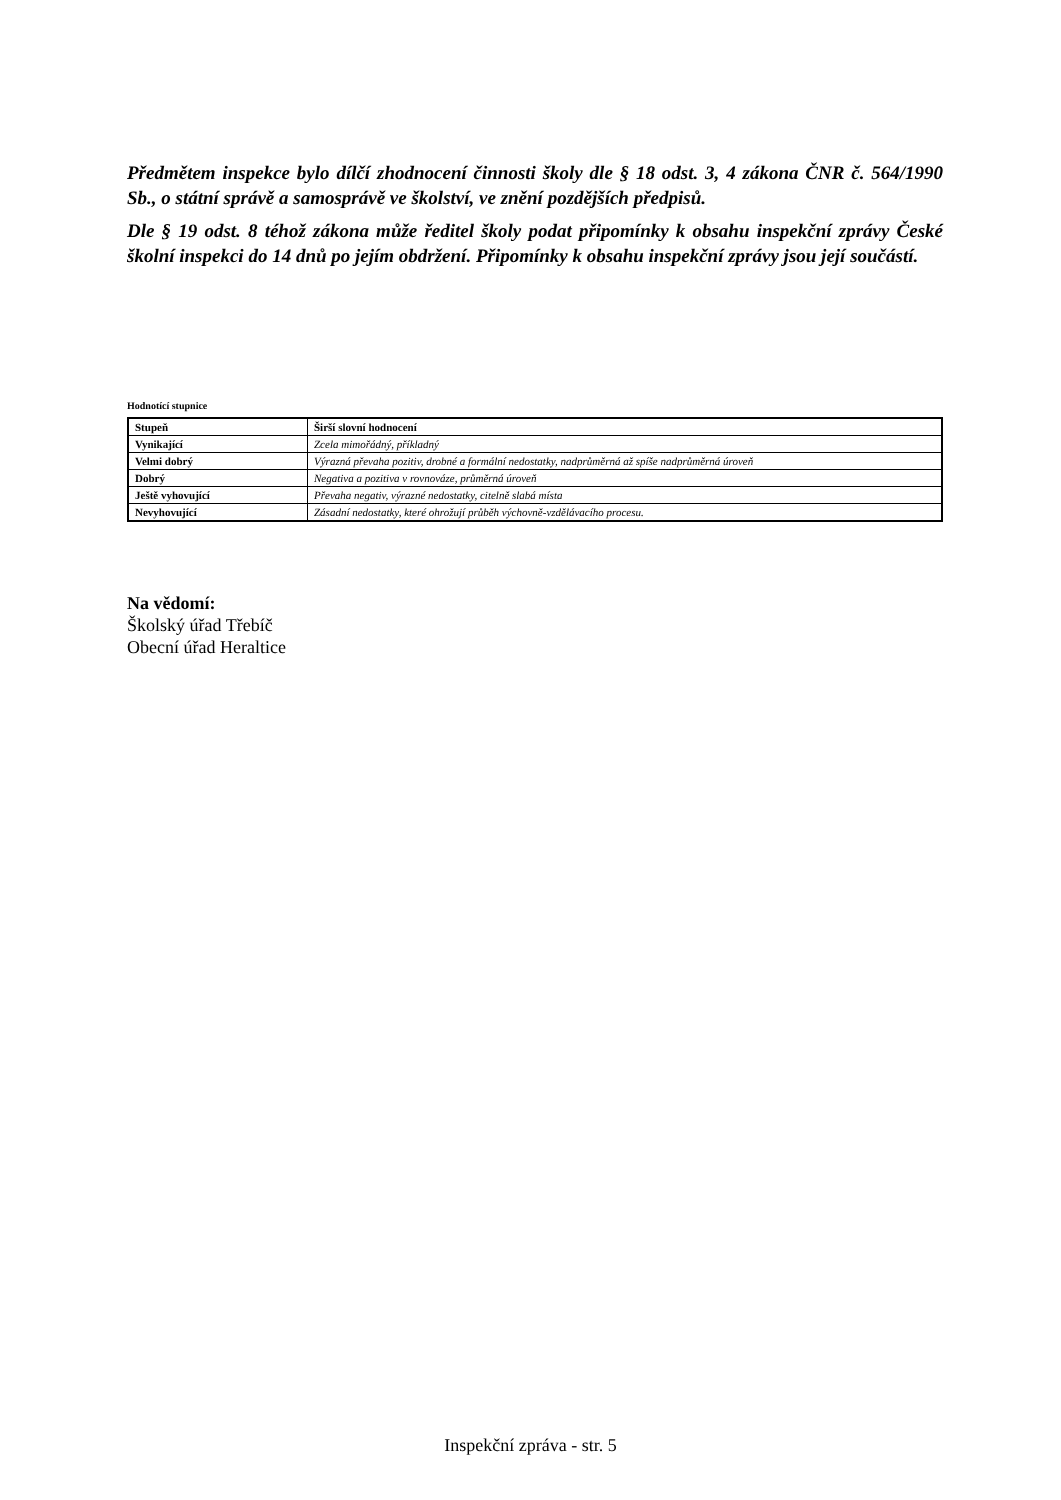Předmětem inspekce bylo dílčí zhodnocení činnosti školy dle § 18 odst. 3, 4 zákona ČNR č. 564/1990 Sb., o státní správě a samosprávě ve školství, ve znění pozdějších předpisů.
Dle § 19 odst. 8 téhož zákona může ředitel školy podat připomínky k obsahu inspekční zprávy České školní inspekci do 14 dnů po jejím obdržení. Připomínky k obsahu inspekční zprávy jsou její součástí.
Hodnotící stupnice
| Stupeň | Širší slovní hodnocení |
| --- | --- |
| Vynikající | Zcela mimořádný, příkladný |
| Velmi dobrý | Výrazná převaha pozitiv, drobné a formální nedostatky, nadprůměrná až spíše nadprůměrná úroveň |
| Dobrý | Negativa a pozitiva v rovnováze, průměrná úroveň |
| Ještě vyhovující | Převaha negativ, výrazné nedostatky, citelně slabá místa |
| Nevyhovující | Zásadní nedostatky, které ohrožují průběh výchovně-vzdělávacího procesu. |
Na vědomí:
Školský úřad Třebíč
Obecní úřad Heraltice
Inspekční zpráva - str. 5